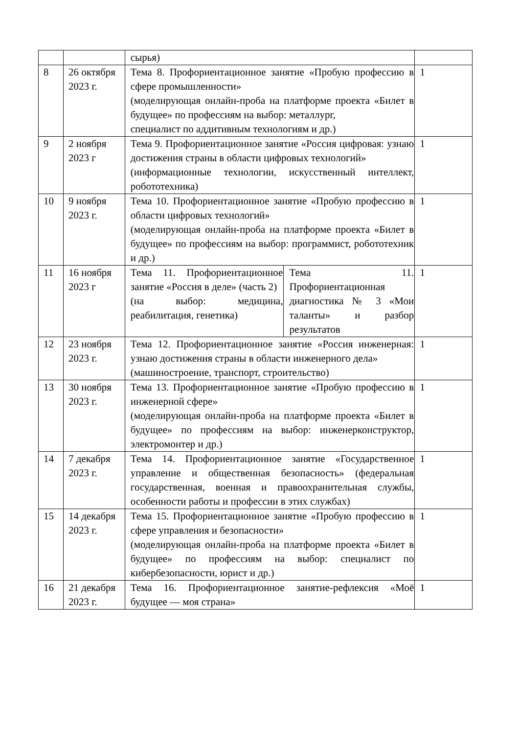| | | сырья) | | |
| 8 | 26 октября 2023 г. | Тема 8. Профориентационное занятие «Пробую профессию в сфере промышленности» (моделирующая онлайн-проба на платформе проекта «Билет в будущее» по профессиям на выбор: металлург, специалист по аддитивным технологиям и др.) | | 1 |
| 9 | 2 ноября 2023 г | Тема 9. Профориентационное занятие «Россия цифровая: узнаю достижения страны в области цифровых технологий» (информационные технологии, искусственный интеллект, робототехника) | | 1 |
| 10 | 9 ноября 2023 г. | Тема 10. Профориентационное занятие «Пробую профессию в области цифровых технологий» (моделирующая онлайн-проба на платформе проекта «Билет в будущее» по профессиям на выбор: программист, робототехник и др.) | | 1 |
| 11 | 16 ноября 2023 г | Тема 11. Профориентационное занятие «Россия в деле» (часть 2) (на выбор: медицина, реабилитация, генетика) | Тема 11. Профориентационная диагностика № 3 «Мои таланты» и разбор результатов | 1 |
| 12 | 23 ноября 2023 г. | Тема 12. Профориентационное занятие «Россия инженерная: узнаю достижения страны в области инженерного дела» (машиностроение, транспорт, строительство) | | 1 |
| 13 | 30 ноября 2023 г. | Тема 13. Профориентационное занятие «Пробую профессию в инженерной сфере» (моделирующая онлайн-проба на платформе проекта «Билет в будущее» по профессиям на выбор: инженерконструктор, электромонтер и др.) | | 1 |
| 14 | 7 декабря 2023 г. | Тема 14. Профориентационное занятие «Государственное управление и общественная безопасность» (федеральная государственная, военная и правоохранительная службы, особенности работы и профессии в этих службах) | | 1 |
| 15 | 14 декабря 2023 г. | Тема 15. Профориентационное занятие «Пробую профессию в сфере управления и безопасности» (моделирующая онлайн-проба на платформе проекта «Билет в будущее» по профессиям на выбор: специалист по кибербезопасности, юрист и др.) | | 1 |
| 16 | 21 декабря 2023 г. | Тема 16. Профориентационное занятие-рефлексия «Моё будущее — моя страна» | | 1 |